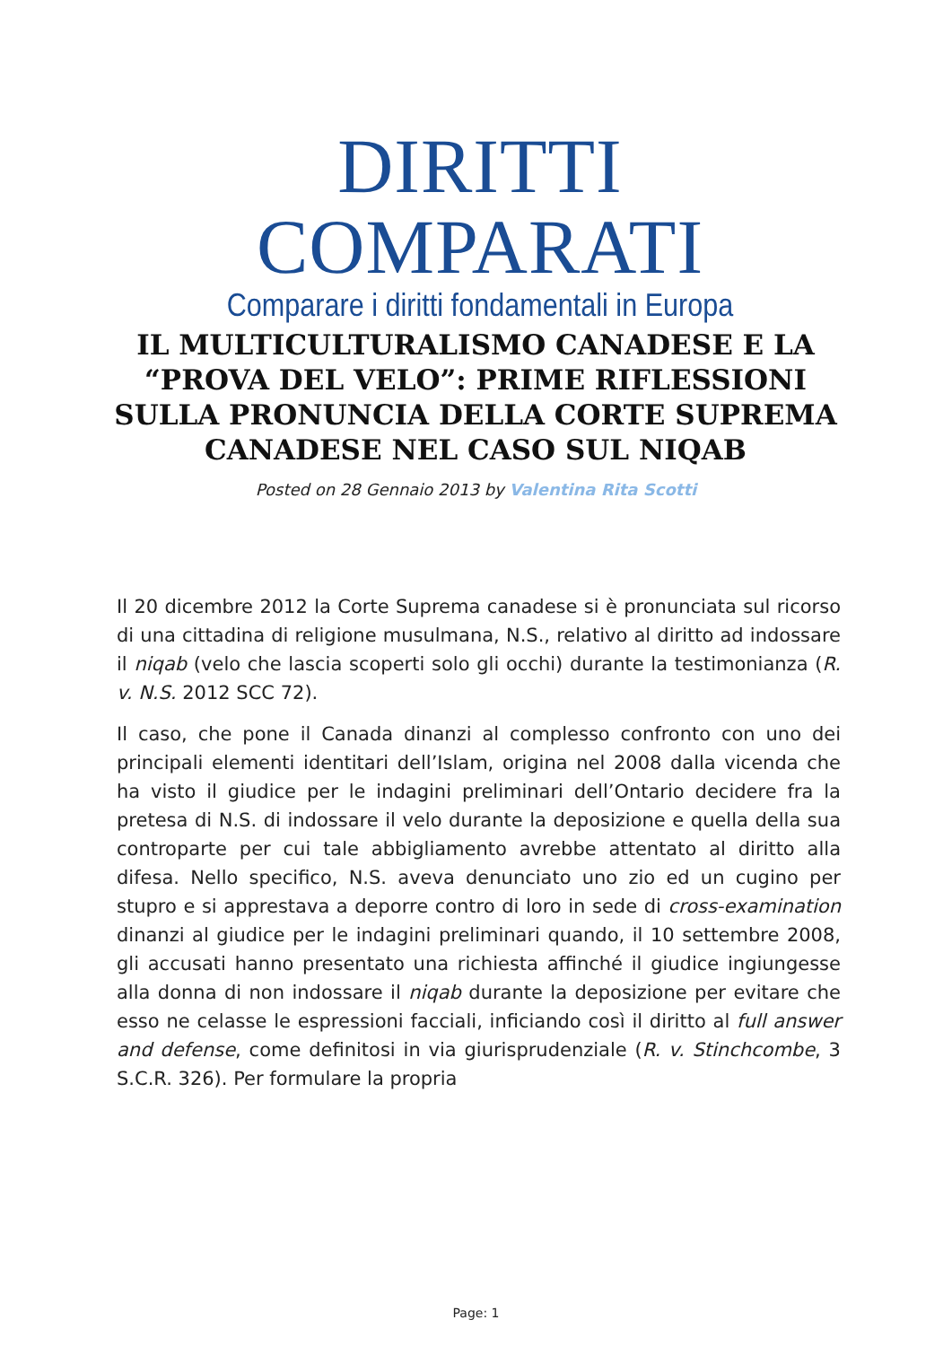DIRITTI COMPARATI
Comparare i diritti fondamentali in Europa
IL MULTICULTURALISMO CANADESE E LA “PROVA DEL VELO”: PRIME RIFLESSIONI SULLA PRONUNCIA DELLA CORTE SUPREMA CANADESE NEL CASO SUL NIQAB
Posted on 28 Gennaio 2013 by Valentina Rita Scotti
Il 20 dicembre 2012 la Corte Suprema canadese si è pronunciata sul ricorso di una cittadina di religione musulmana, N.S., relativo al diritto ad indossare il niqab (velo che lascia scoperti solo gli occhi) durante la testimonianza (R. v. N.S. 2012 SCC 72).
Il caso, che pone il Canada dinanzi al complesso confronto con uno dei principali elementi identitari dell’Islam, origina nel 2008 dalla vicenda che ha visto il giudice per le indagini preliminari dell’Ontario decidere fra la pretesa di N.S. di indossare il velo durante la deposizione e quella della sua controparte per cui tale abbigliamento avrebbe attentato al diritto alla difesa. Nello specifico, N.S. aveva denunciato uno zio ed un cugino per stupro e si apprestava a deporre contro di loro in sede di cross-examination dinanzi al giudice per le indagini preliminari quando, il 10 settembre 2008, gli accusati hanno presentato una richiesta affinché il giudice ingiungesse alla donna di non indossare il niqab durante la deposizione per evitare che esso ne celasse le espressioni facciali, inficiando così il diritto al full answer and defense, come definitosi in via giurisprudenziale (R. v. Stinchcombe, 3 S.C.R. 326). Per formulare la propria
Page: 1